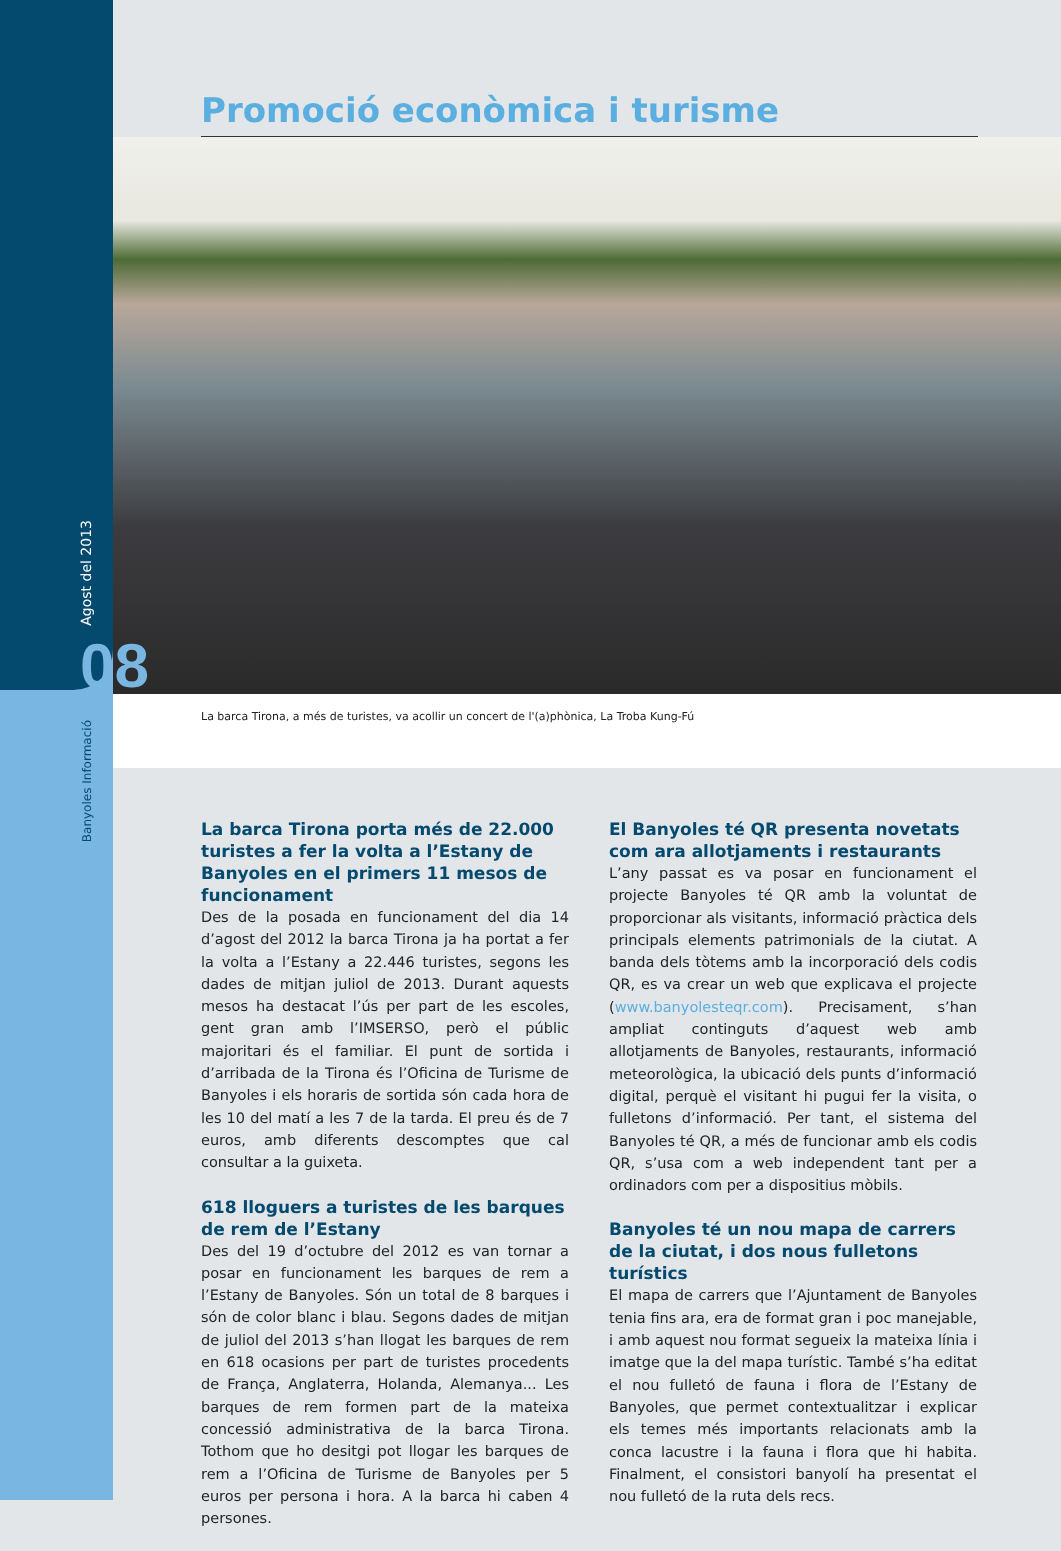Agost del 2013
08
Banyoles Informació
Promoció econòmica i turisme
La barca Tirona, a més de turistes, va acollir un concert de l'(a)phònica, La Troba Kung-Fú
La barca Tirona porta més de 22.000 turistes a fer la volta a l’Estany de Banyoles en el primers 11 mesos de funcionament
Des de la posada en funcionament del dia 14 d’agost del 2012 la barca Tirona ja ha portat a fer la volta a l’Estany a 22.446 turistes, segons les dades de mitjan juliol de 2013. Durant aquests mesos ha destacat l’ús per part de les escoles, gent gran amb l’IMSERSO, però el públic majoritari és el familiar. El punt de sortida i d’arribada de la Tirona és l’Oficina de Turisme de Banyoles i els horaris de sortida són cada hora de les 10 del matí a les 7 de la tarda. El preu és de 7 euros, amb diferents descomptes que cal consultar a la guixeta.
618 lloguers a turistes de les barques de rem de l’Estany
Des del 19 d’octubre del 2012 es van tornar a posar en funcionament les barques de rem a l’Estany de Banyoles. Són un total de 8 barques i són de color blanc i blau. Segons dades de mitjan de juliol del 2013 s’han llogat les barques de rem en 618 ocasions per part de turistes procedents de França, Anglaterra, Holanda, Alemanya... Les barques de rem formen part de la mateixa concessió administrativa de la barca Tirona. Tothom que ho desitgi pot llogar les barques de rem a l’Oficina de Turisme de Banyoles per 5 euros per persona i hora. A la barca hi caben 4 persones.
El Banyoles té QR presenta novetats com ara allotjaments i restaurants
L’any passat es va posar en funcionament el projecte Banyoles té QR amb la voluntat de proporcionar als visitants, informació pràctica dels principals elements patrimonials de la ciutat. A banda dels tòtems amb la incorporació dels codis QR, es va crear un web que explicava el projecte (www.banyolesteqr.com). Precisament, s’han ampliat continguts d’aquest web amb allotjaments de Banyoles, restaurants, informació meteorològica, la ubicació dels punts d’informació digital, perquè el visitant hi pugui fer la visita, o fulletons d’informació. Per tant, el sistema del Banyoles té QR, a més de funcionar amb els codis QR, s’usa com a web independent tant per a ordinadors com per a dispositius mòbils.
Banyoles té un nou mapa de carrers de la ciutat, i dos nous fulletons turístics
El mapa de carrers que l’Ajuntament de Banyoles tenia fins ara, era de format gran i poc manejable, i amb aquest nou format segueix la mateixa línia i imatge que la del mapa turístic. També s’ha editat el nou fulletó de fauna i flora de l’Estany de Banyoles, que permet contextualitzar i explicar els temes més importants relacionats amb la conca lacustre i la fauna i flora que hi habita. Finalment, el consistori banyolí ha presentat el nou fulletó de la ruta dels recs.